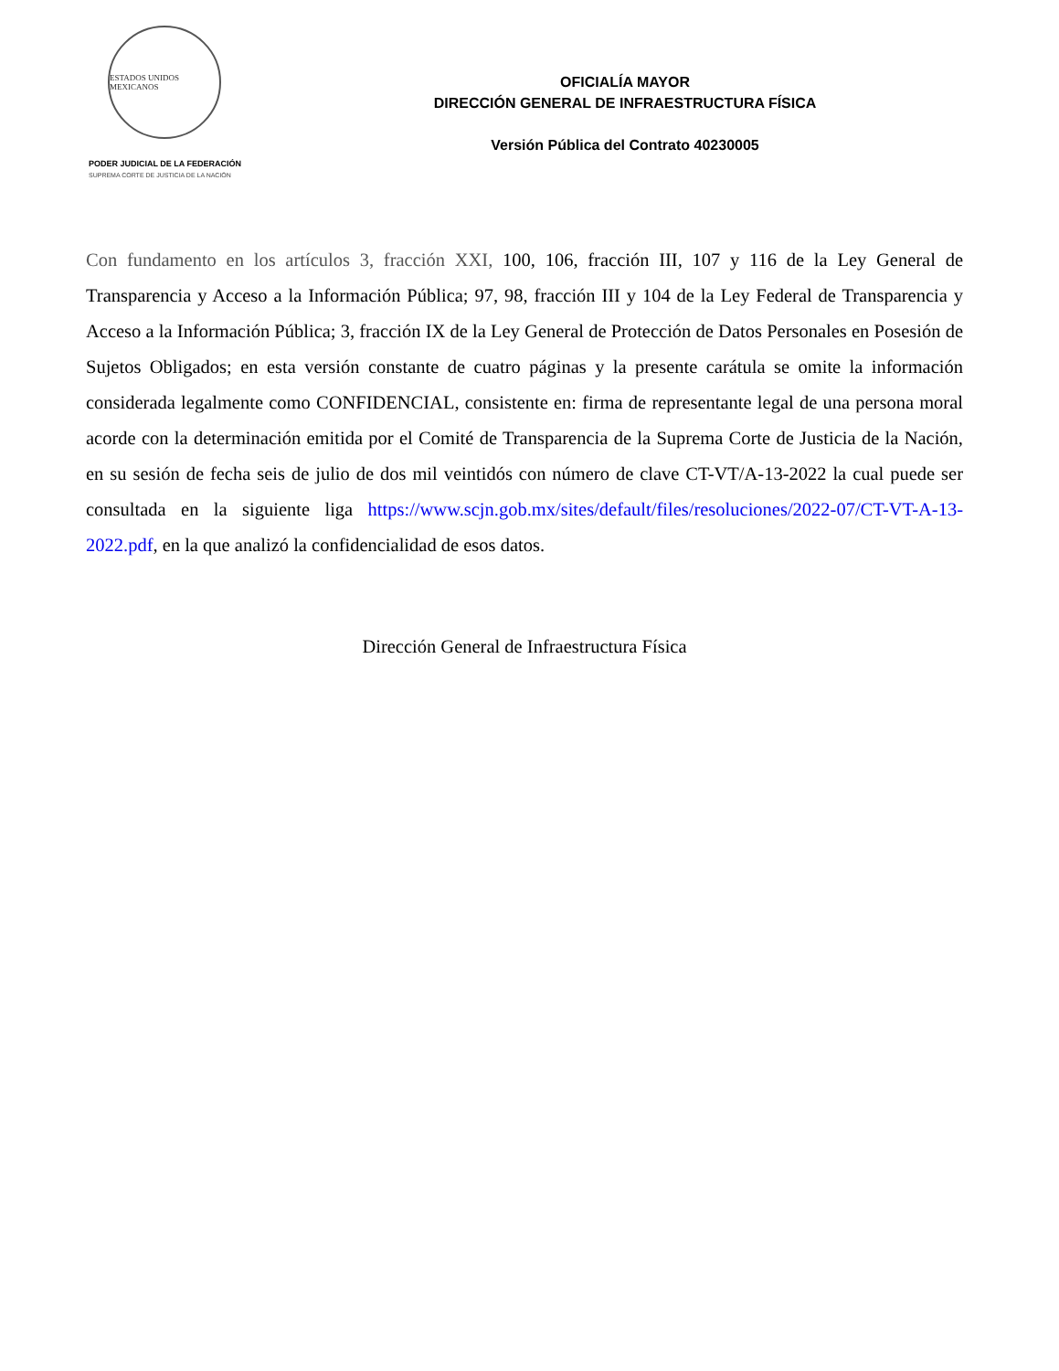ESTADOS UNIDOS MEXICANOS
PODER JUDICIAL DE LA FEDERACIÓN
SUPREMA CORTE DE JUSTICIA DE LA NACIÓN
OFICIALÍA MAYOR
DIRECCIÓN GENERAL DE INFRAESTRUCTURA FÍSICA
Versión Pública del Contrato 40230005
Con fundamento en los artículos 3, fracción XXI, 100, 106, fracción III, 107 y 116 de la Ley General de Transparencia y Acceso a la Información Pública; 97, 98, fracción III y 104 de la Ley Federal de Transparencia y Acceso a la Información Pública; 3, fracción IX de la Ley General de Protección de Datos Personales en Posesión de Sujetos Obligados; en esta versión constante de cuatro páginas y la presente carátula se omite la información considerada legalmente como CONFIDENCIAL, consistente en: firma de representante legal de una persona moral acorde con la determinación emitida por el Comité de Transparencia de la Suprema Corte de Justicia de la Nación, en su sesión de fecha seis de julio de dos mil veintidós con número de clave CT-VT/A-13-2022 la cual puede ser consultada en la siguiente liga https://www.scjn.gob.mx/sites/default/files/resoluciones/2022-07/CT-VT-A-13-2022.pdf, en la que analizó la confidencialidad de esos datos.
Dirección General de Infraestructura Física